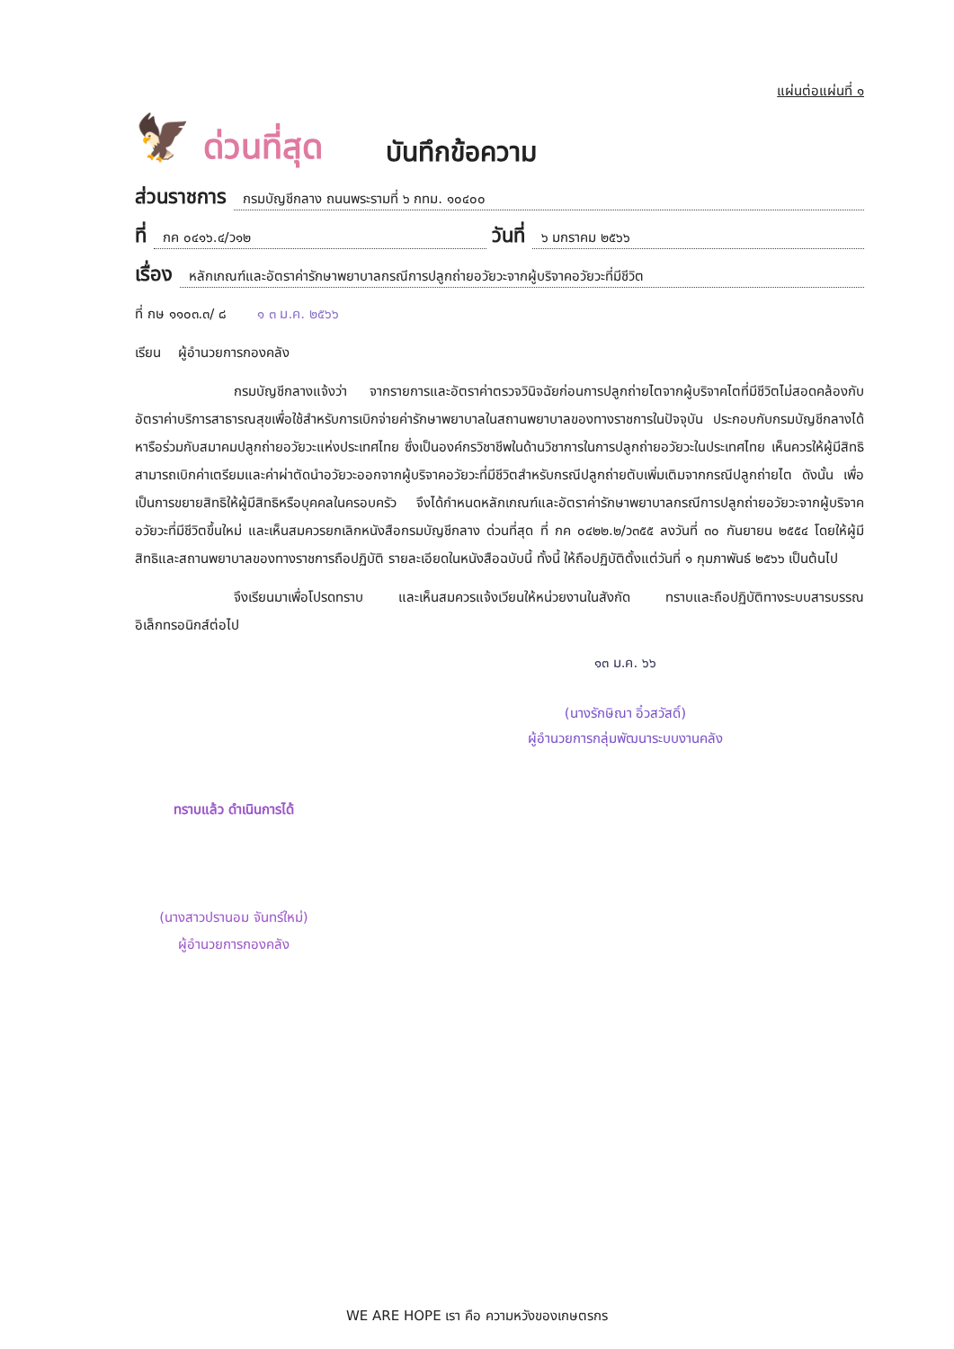แผ่นต่อแผ่นที่ ๑
🦅
ด่วนที่สุด บันทึกข้อความ
ส่วนราชการ กรมบัญชีกลาง ถนนพระรามที่ ๖ กทม. ๑๐๔๐๐
ที่ กค ๐๔๑๖.๔/ว๑๒ วันที่ ๖ มกราคม ๒๕๖๖
เรื่อง หลักเกณฑ์และอัตราค่ารักษาพยาบาลกรณีการปลูกถ่ายอวัยวะจากผู้บริจาคอวัยวะที่มีชีวิต
ที่ กษ ๑๑๐๓.๓/ ๘ ๑ ๓ ม.ค. ๒๕๖๖
เรียน ผู้อำนวยการกองคลัง
กรมบัญชีกลางแจ้งว่า จากรายการและอัตราค่าตรวจวินิจฉัยก่อนการปลูกถ่ายไตจากผู้บริจาคไตที่มีชีวิตไม่สอดคล้องกับอัตราค่าบริการสาธารณสุขเพื่อใช้สำหรับการเบิกจ่ายค่ารักษาพยาบาลในสถานพยาบาลของทางราชการในปัจจุบัน ประกอบกับกรมบัญชีกลางได้หารือร่วมกับสมาคมปลูกถ่ายอวัยวะแห่งประเทศไทย ซึ่งเป็นองค์กรวิชาชีพในด้านวิชาการในการปลูกถ่ายอวัยวะในประเทศไทย เห็นควรให้ผู้มีสิทธิสามารถเบิกค่าเตรียมและค่าผ่าตัดนำอวัยวะออกจากผู้บริจาคอวัยวะที่มีชีวิตสำหรับกรณีปลูกถ่ายตับเพิ่มเติมจากกรณีปลูกถ่ายไต ดังนั้น เพื่อเป็นการขยายสิทธิให้ผู้มีสิทธิหรือบุคคลในครอบครัว จึงได้กำหนดหลักเกณฑ์และอัตราค่ารักษาพยาบาลกรณีการปลูกถ่ายอวัยวะจากผู้บริจาคอวัยวะที่มีชีวิตขึ้นใหม่ และเห็นสมควรยกเลิกหนังสือกรมบัญชีกลาง ด่วนที่สุด ที่ กค ๐๔๒๒.๒/ว๓๕๕ ลงวันที่ ๓๐ กันยายน ๒๕๕๔ โดยให้ผู้มีสิทธิและสถานพยาบาลของทางราชการถือปฏิบัติ รายละเอียดในหนังสือฉบับนี้ ทั้งนี้ ให้ถือปฏิบัติตั้งแต่วันที่ ๑ กุมภาพันธ์ ๒๕๖๖ เป็นต้นไป
จึงเรียนมาเพื่อโปรดทราบ และเห็นสมควรแจ้งเวียนให้หน่วยงานในสังกัด ทราบและถือปฏิบัติทางระบบสารบรรณอิเล็กทรอนิกส์ต่อไป
๑๓ ม.ค. ๖๖
(นางรักษิณา อิ๋วสวัสดิ์)
ผู้อำนวยการกลุ่มพัฒนาระบบงานคลัง
ทราบแล้ว ดำเนินการได้
(นางสาวปรานอม จันทร์ใหม่)
ผู้อำนวยการกองคลัง
WE ARE HOPE เรา คือ ความหวังของเกษตรกร